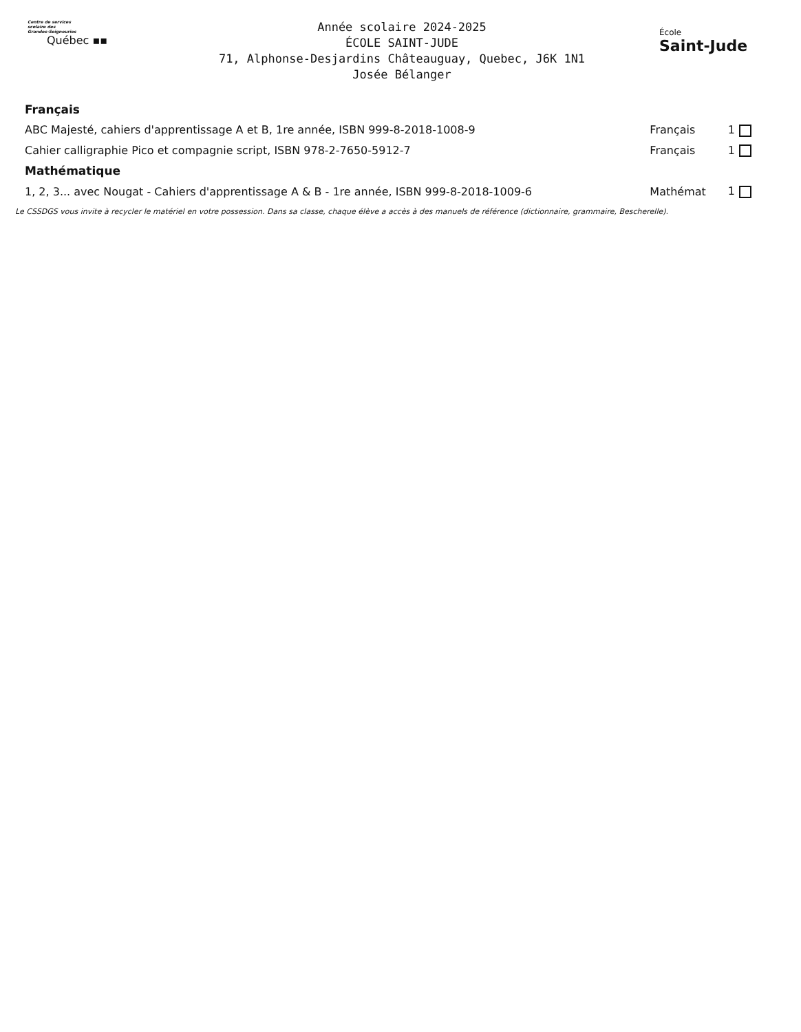Centre de services
scolaire des
Grandes-Seigneuries
Québec ▪▪
Année scolaire 2024-2025
ÉCOLE SAINT-JUDE
71, Alphonse-Desjardins Châteauguay, Quebec, J6K 1N1
Josée Bélanger
École
Saint-Jude
| Français | | |
| ABC Majesté, cahiers d'apprentissage A et B, 1re année, ISBN 999-8-2018-1008-9 | Français | 1 |
| Cahier calligraphie Pico et compagnie script, ISBN 978-2-7650-5912-7 | Français | 1 |
| Mathématique | | |
| 1, 2, 3... avec Nougat - Cahiers d'apprentissage A & B - 1re année, ISBN 999-8-2018-1009-6 | Mathémat | 1 |
Le CSSDGS vous invite à recycler le matériel en votre possession. Dans sa classe, chaque élève a accès à des manuels de référence (dictionnaire, grammaire, Bescherelle).